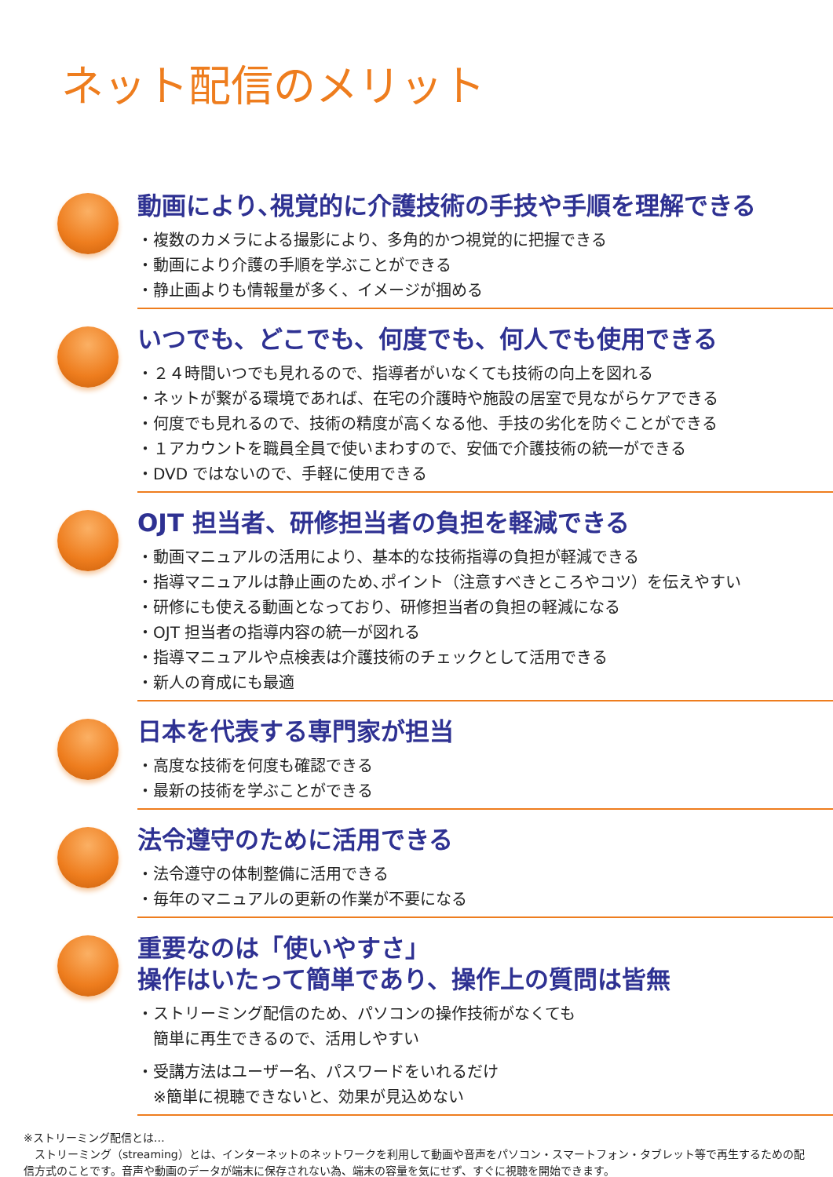ネット配信のメリット
動画により､視覚的に介護技術の手技や手順を理解できる
・複数のカメラによる撮影により、多角的かつ視覚的に把握できる
・動画により介護の手順を学ぶことができる
・静止画よりも情報量が多く、イメージが掴める
いつでも、どこでも、何度でも、何人でも使用できる
・２４時間いつでも見れるので、指導者がいなくても技術の向上を図れる
・ネットが繋がる環境であれば、在宅の介護時や施設の居室で見ながらケアできる
・何度でも見れるので、技術の精度が高くなる他、手技の劣化を防ぐことができる
・１アカウントを職員全員で使いまわすので、安価で介護技術の統一ができる
・DVD ではないので、手軽に使用できる
OJT 担当者、研修担当者の負担を軽減できる
・動画マニュアルの活用により、基本的な技術指導の負担が軽減できる
・指導マニュアルは静止画のため､ポイント（注意すべきところやコツ）を伝えやすい
・研修にも使える動画となっており、研修担当者の負担の軽減になる
・OJT 担当者の指導内容の統一が図れる
・指導マニュアルや点検表は介護技術のチェックとして活用できる
・新人の育成にも最適
日本を代表する専門家が担当
・高度な技術を何度も確認できる
・最新の技術を学ぶことができる
法令遵守のために活用できる
・法令遵守の体制整備に活用できる
・毎年のマニュアルの更新の作業が不要になる
重要なのは「使いやすさ」
操作はいたって簡単であり、操作上の質問は皆無
・ストリーミング配信のため、パソコンの操作技術がなくても
　簡単に再生できるので、活用しやすい
・受講方法はユーザー名、パスワードをいれるだけ
　※簡単に視聴できないと、効果が見込めない
※ストリーミング配信とは…
　ストリーミング（streaming）とは、インターネットのネットワークを利用して動画や音声をパソコン・スマートフォン・タブレット等で再生するための配信方式のことです。音声や動画のデータが端末に保存されない為、端末の容量を気にせず、すぐに視聴を開始できます。